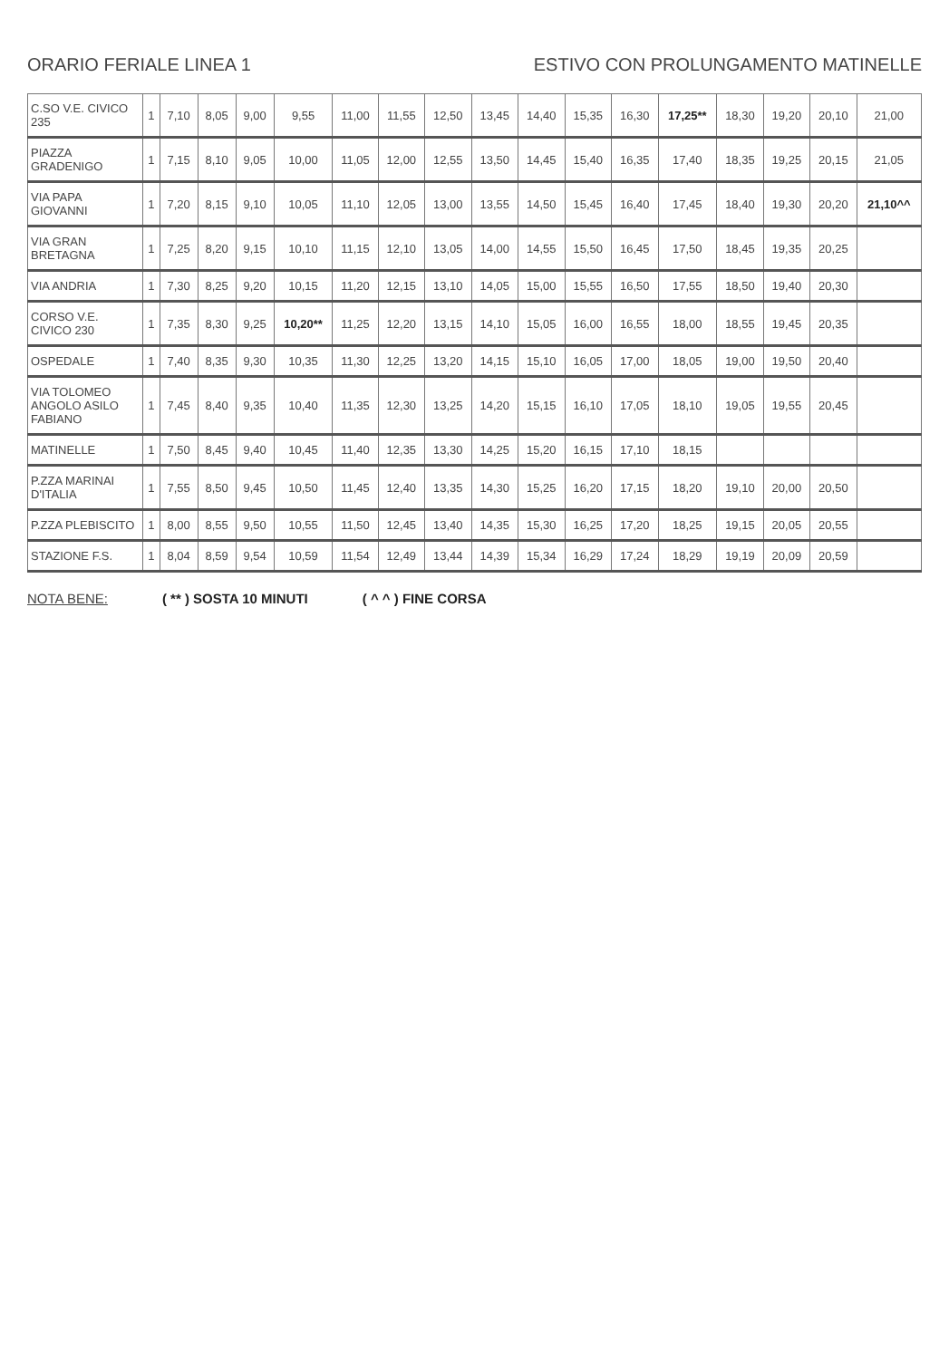ORARIO FERIALE LINEA 1 ESTIVO CON PROLUNGAMENTO MATINELLE
| C.SO V.E. CIVICO 235 | 1 | 7,10 | 8,05 | 9,00 | 9,55 | 11,00 | 11,55 | 12,50 | 13,45 | 14,40 | 15,35 | 16,30 | 17,25** | 18,30 | 19,20 | 20,10 | 21,00 |
| PIAZZA GRADENIGO | 1 | 7,15 | 8,10 | 9,05 | 10,00 | 11,05 | 12,00 | 12,55 | 13,50 | 14,45 | 15,40 | 16,35 | 17,40 | 18,35 | 19,25 | 20,15 | 21,05 |
| VIA PAPA GIOVANNI | 1 | 7,20 | 8,15 | 9,10 | 10,05 | 11,10 | 12,05 | 13,00 | 13,55 | 14,50 | 15,45 | 16,40 | 17,45 | 18,40 | 19,30 | 20,20 | 21,10^^ |
| VIA GRAN BRETAGNA | 1 | 7,25 | 8,20 | 9,15 | 10,10 | 11,15 | 12,10 | 13,05 | 14,00 | 14,55 | 15,50 | 16,45 | 17,50 | 18,45 | 19,35 | 20,25 | |
| VIA ANDRIA | 1 | 7,30 | 8,25 | 9,20 | 10,15 | 11,20 | 12,15 | 13,10 | 14,05 | 15,00 | 15,55 | 16,50 | 17,55 | 18,50 | 19,40 | 20,30 | |
| CORSO V.E. CIVICO 230 | 1 | 7,35 | 8,30 | 9,25 | 10,20** | 11,25 | 12,20 | 13,15 | 14,10 | 15,05 | 16,00 | 16,55 | 18,00 | 18,55 | 19,45 | 20,35 | |
| OSPEDALE | 1 | 7,40 | 8,35 | 9,30 | 10,35 | 11,30 | 12,25 | 13,20 | 14,15 | 15,10 | 16,05 | 17,00 | 18,05 | 19,00 | 19,50 | 20,40 | |
| VIA TOLOMEO ANGOLO ASILO FABIANO | 1 | 7,45 | 8,40 | 9,35 | 10,40 | 11,35 | 12,30 | 13,25 | 14,20 | 15,15 | 16,10 | 17,05 | 18,10 | 19,05 | 19,55 | 20,45 | |
| MATINELLE | 1 | 7,50 | 8,45 | 9,40 | 10,45 | 11,40 | 12,35 | 13,30 | 14,25 | 15,20 | 16,15 | 17,10 | 18,15 | | | | |
| P.ZZA MARINAI D'ITALIA | 1 | 7,55 | 8,50 | 9,45 | 10,50 | 11,45 | 12,40 | 13,35 | 14,30 | 15,25 | 16,20 | 17,15 | 18,20 | 19,10 | 20,00 | 20,50 | |
| P.ZZA PLEBISCITO | 1 | 8,00 | 8,55 | 9,50 | 10,55 | 11,50 | 12,45 | 13,40 | 14,35 | 15,30 | 16,25 | 17,20 | 18,25 | 19,15 | 20,05 | 20,55 | |
| STAZIONE F.S. | 1 | 8,04 | 8,59 | 9,54 | 10,59 | 11,54 | 12,49 | 13,44 | 14,39 | 15,34 | 16,29 | 17,24 | 18,29 | 19,19 | 20,09 | 20,59 | |
NOTA BENE: ( ** ) SOSTA 10 MINUTI ( ^ ^ ) FINE CORSA